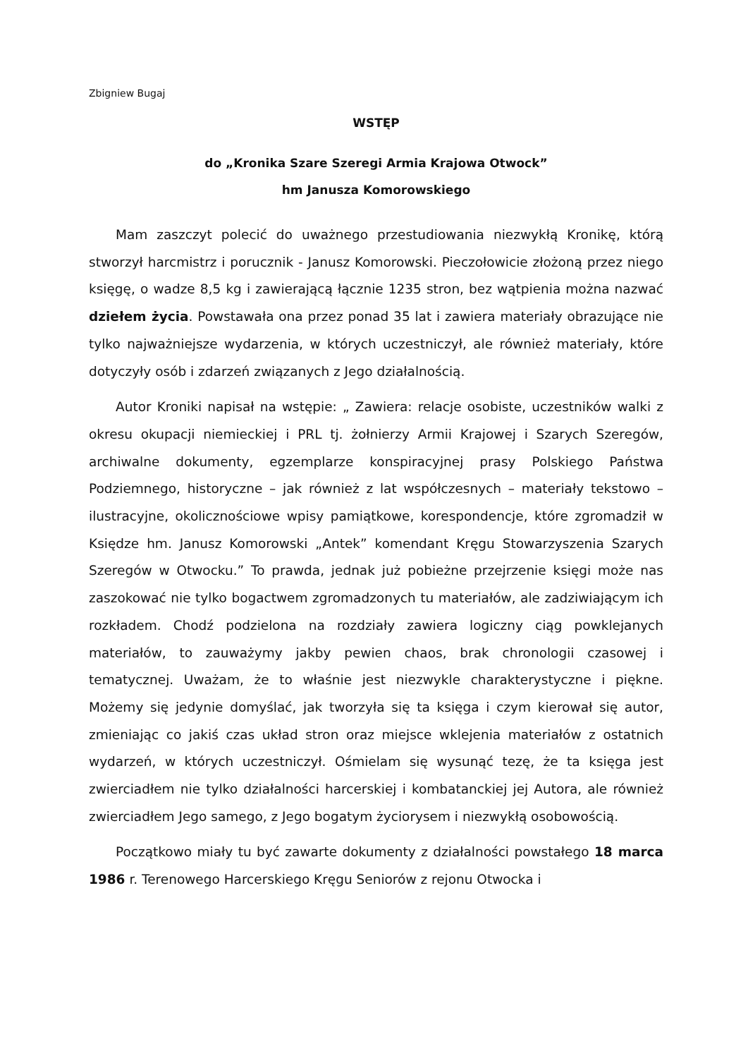Zbigniew Bugaj
WSTĘP
do „Kronika Szare Szeregi Armia Krajowa Otwock”
hm Janusza Komorowskiego
Mam zaszczyt polecić do uważnego przestudiowania niezwykłą Kronikę, którą stworzył harcmistrz i porucznik - Janusz Komorowski. Pieczołowicie złożoną przez niego księgę, o wadze 8,5 kg i zawierającą łącznie 1235 stron, bez wątpienia można nazwać dziełem życia. Powstawała ona przez ponad 35 lat i zawiera materiały obrazujące nie tylko najważniejsze wydarzenia, w których uczestniczył, ale również materiały, które dotyczyły osób i zdarzeń związanych z Jego działalnością.
Autor Kroniki napisał na wstępie: „ Zawiera: relacje osobiste, uczestników walki z okresu okupacji niemieckiej i PRL tj. żołnierzy Armii Krajowej i Szarych Szeregów, archiwalne dokumenty, egzemplarze konspiracyjnej prasy Polskiego Państwa Podziemnego, historyczne – jak również z lat współczesnych – materiały tekstowo – ilustracyjne, okolicznościowe wpisy pamiątkowe, korespondencje, które zgromadził w Księdze hm. Janusz Komorowski „Antek” komendant Kręgu Stowarzyszenia Szarych Szeregów w Otwocku.” To prawda, jednak już pobieżne przejrzenie księgi może nas zaszokować nie tylko bogactwem zgromadzonych tu materiałów, ale zadziwiającym ich rozkładem. Chodź podzielona na rozdziały zawiera logiczny ciąg powklejanych materiałów, to zauważymy jakby pewien chaos, brak chronologii czasowej i tematycznej. Uważam, że to właśnie jest niezwykle charakterystyczne i piękne. Możemy się jedynie domyślać, jak tworzyła się ta księga i czym kierował się autor, zmieniając co jakiś czas układ stron oraz miejsce wklejenia materiałów z ostatnich wydarzeń, w których uczestniczył. Ośmielam się wysunąć tezę, że ta księga jest zwierciadłem nie tylko działalności harcerskiej i kombatanckiej jej Autora, ale również zwierciadłem Jego samego, z Jego bogatym życiorysem i niezwykłą osobowością.
Początkowo miały tu być zawarte dokumenty z działalności powstałego 18 marca 1986 r. Terenowego Harcerskiego Kręgu Seniorów z rejonu Otwocka i